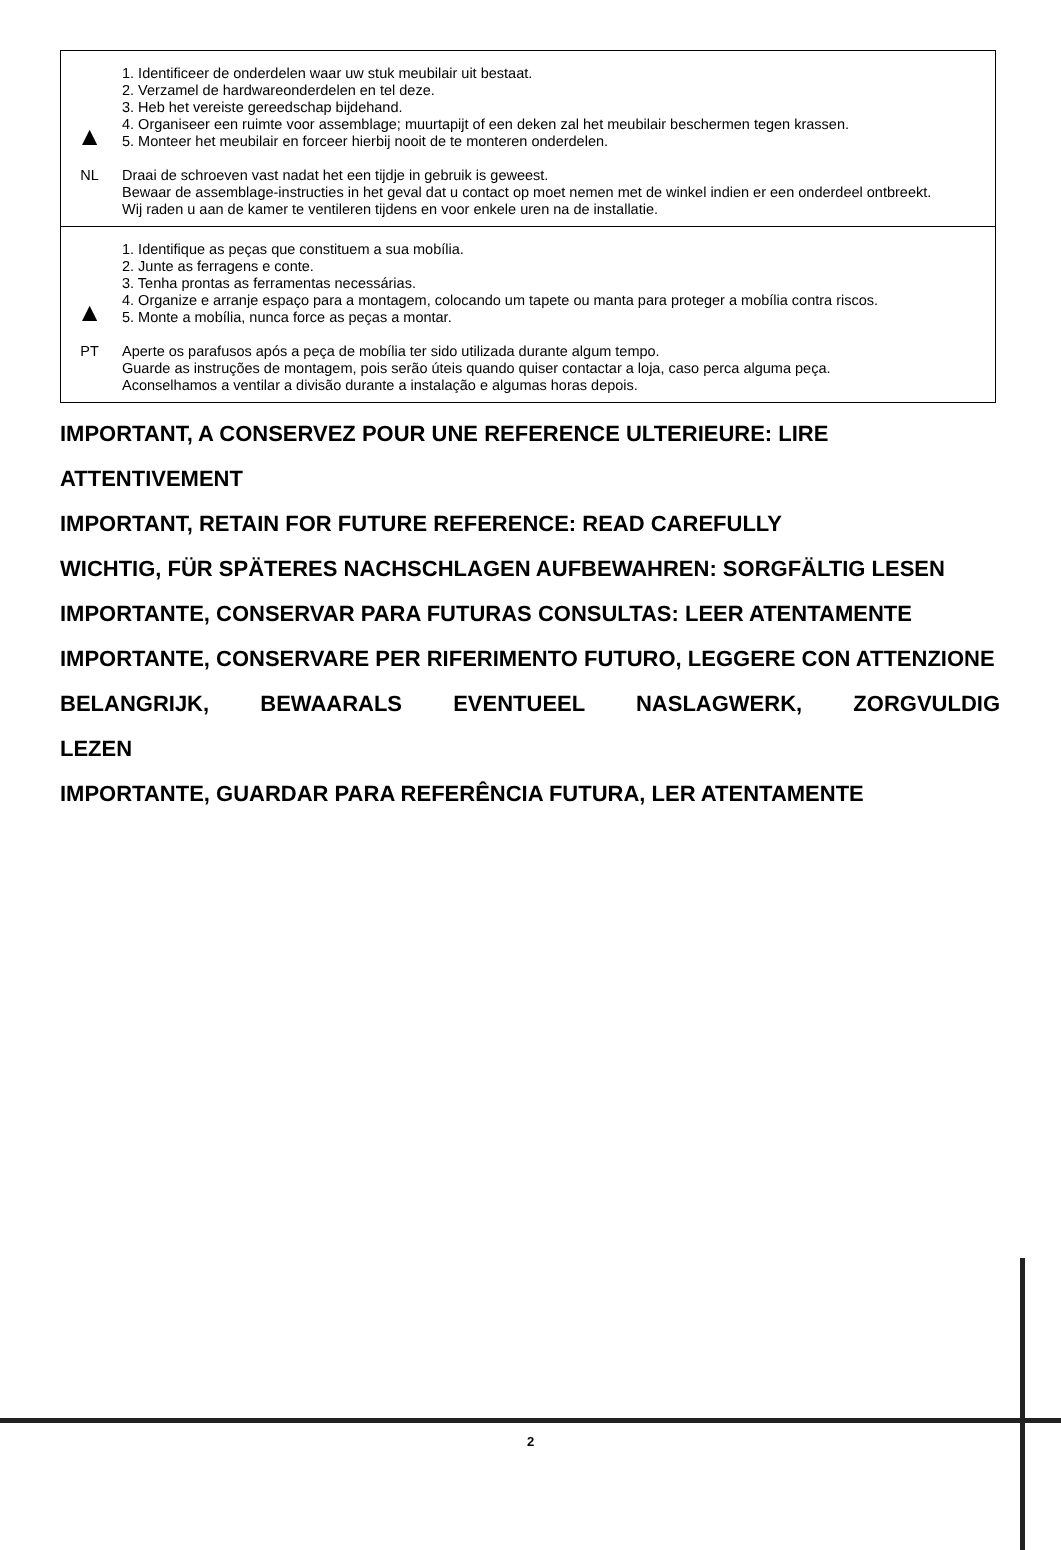| ▲ NL | 1. Identificeer de onderdelen waar uw stuk meubilair uit bestaat. 2. Verzamel de hardwareonderdelen en tel deze. 3. Heb het vereiste gereedschap bijdehand. 4. Organiseer een ruimte voor assemblage; muurtapijt of een deken zal het meubilair beschermen tegen krassen. 5. Monteer het meubilair en forceer hierbij nooit de te monteren onderdelen. Draai de schroeven vast nadat het een tijdje in gebruik is geweest. Bewaar de assemblage-instructies in het geval dat u contact op moet nemen met de winkel indien er een onderdeel ontbreekt. Wij raden u aan de kamer te ventileren tijdens en voor enkele uren na de installatie. |
| ▲ PT | 1. Identifique as peças que constituem a sua mobília. 2. Junte as ferragens e conte. 3. Tenha prontas as ferramentas necessárias. 4. Organize e arranje espaço para a montagem, colocando um tapete ou manta para proteger a mobília contra riscos. 5. Monte a mobília, nunca force as peças a montar. Aperte os parafusos após a peça de mobília ter sido utilizada durante algum tempo. Guarde as instruções de montagem, pois serão úteis quando quiser contactar a loja, caso perca alguma peça. Aconselhamos a ventilar a divisão durante a instalação e algumas horas depois. |
IMPORTANT, A CONSERVEZ POUR UNE REFERENCE ULTERIEURE: LIRE ATTENTIVEMENT
IMPORTANT, RETAIN FOR FUTURE REFERENCE: READ CAREFULLY
WICHTIG, FÜR SPÄTERES NACHSCHLAGEN AUFBEWAHREN: SORGFÄLTIG LESEN
IMPORTANTE, CONSERVAR PARA FUTURAS CONSULTAS: LEER ATENTAMENTE
IMPORTANTE, CONSERVARE PER RIFERIMENTO FUTURO, LEGGERE CON ATTENZIONE
BELANGRIJK, BEWAARALS EVENTUEEL NASLAGWERK, ZORGVULDIG
LEZEN
IMPORTANTE, GUARDAR PARA REFERÊNCIA FUTURA, LER ATENTAMENTE
2